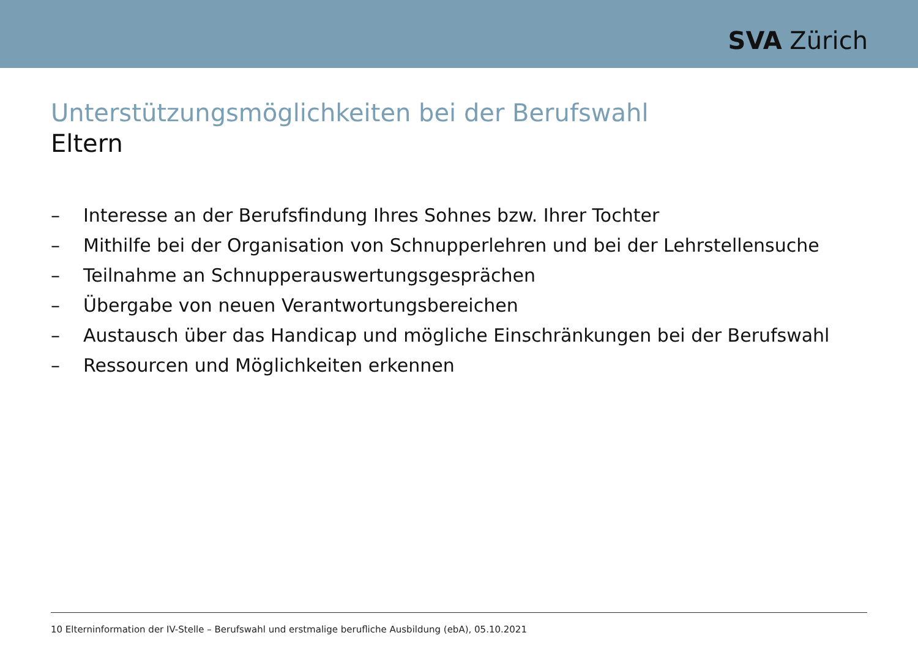SVA Zürich
Unterstützungsmöglichkeiten bei der Berufswahl
Eltern
– Interesse an der Berufsfindung Ihres Sohnes bzw. Ihrer Tochter
– Mithilfe bei der Organisation von Schnupperlehren und bei der Lehrstellensuche
– Teilnahme an Schnupperauswertungsgesprächen
– Übergabe von neuen Verantwortungsbereichen
– Austausch über das Handicap und mögliche Einschränkungen bei der Berufswahl
– Ressourcen und Möglichkeiten erkennen
10 Elterninformation der IV-Stelle – Berufswahl und erstmalige berufliche Ausbildung (ebA), 05.10.2021